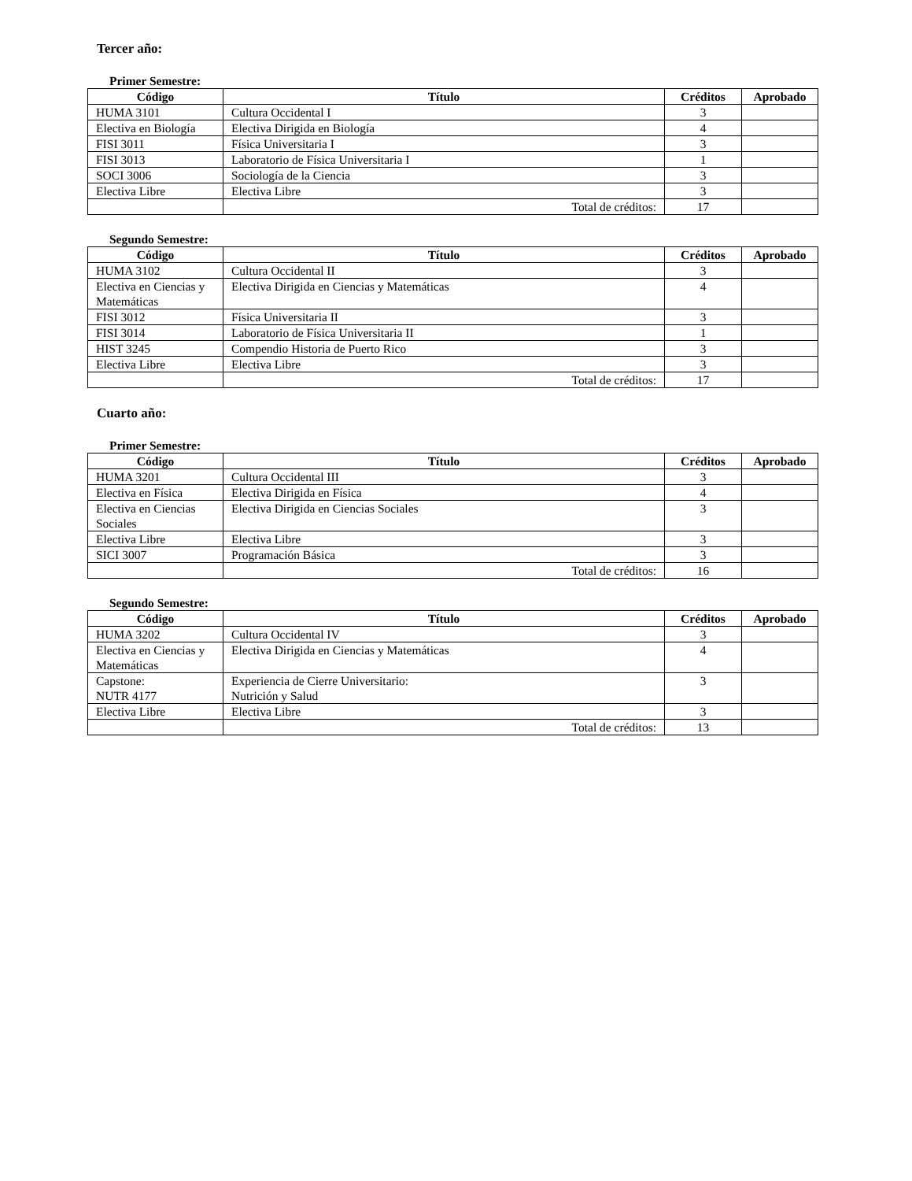Tercer año:
Primer Semestre:
| Código | Título | Créditos | Aprobado |
| --- | --- | --- | --- |
| HUMA 3101 | Cultura Occidental I | 3 | |
| Electiva en Biología | Electiva Dirigida en Biología | 4 | |
| FISI 3011 | Física Universitaria I | 3 | |
| FISI 3013 | Laboratorio de Física Universitaria I | 1 | |
| SOCI 3006 | Sociología de la Ciencia | 3 | |
| Electiva Libre | Electiva Libre | 3 | |
| | Total de créditos: | 17 | |
Segundo Semestre:
| Código | Título | Créditos | Aprobado |
| --- | --- | --- | --- |
| HUMA 3102 | Cultura Occidental II | 3 | |
| Electiva en Ciencias y Matemáticas | Electiva Dirigida en Ciencias y Matemáticas | 4 | |
| FISI 3012 | Física Universitaria II | 3 | |
| FISI 3014 | Laboratorio de Física Universitaria II | 1 | |
| HIST 3245 | Compendio Historia de Puerto Rico | 3 | |
| Electiva Libre | Electiva Libre | 3 | |
| | Total de créditos: | 17 | |
Cuarto año:
Primer Semestre:
| Código | Título | Créditos | Aprobado |
| --- | --- | --- | --- |
| HUMA 3201 | Cultura Occidental III | 3 | |
| Electiva en Física | Electiva Dirigida en Física | 4 | |
| Electiva en Ciencias Sociales | Electiva Dirigida en Ciencias Sociales | 3 | |
| Electiva Libre | Electiva Libre | 3 | |
| SICI 3007 | Programación Básica | 3 | |
| | Total de créditos: | 16 | |
Segundo Semestre:
| Código | Título | Créditos | Aprobado |
| --- | --- | --- | --- |
| HUMA 3202 | Cultura Occidental IV | 3 | |
| Electiva en Ciencias y Matemáticas | Electiva Dirigida en Ciencias y Matemáticas | 4 | |
| Capstone: NUTR 4177 | Experiencia de Cierre Universitario: Nutrición y Salud | 3 | |
| Electiva Libre | Electiva Libre | 3 | |
| | Total de créditos: | 13 | |